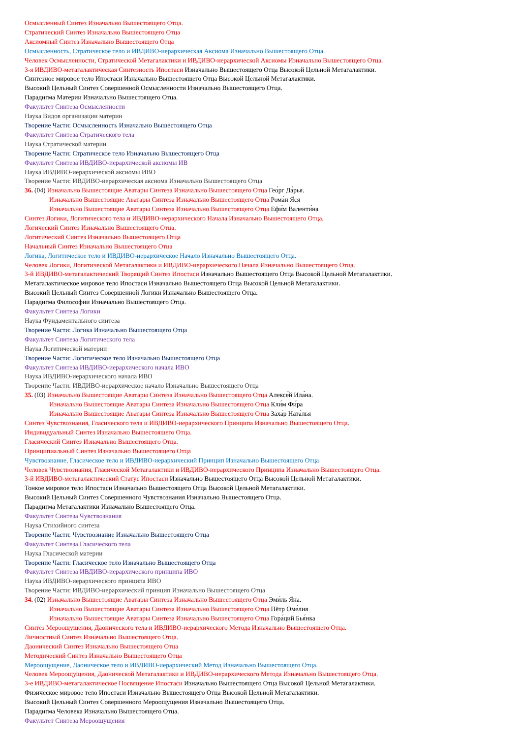Осмысленный Синтез Изначально Вышестоящего Отца.
Стратический Синтез Изначально Вышестоящего Отца
Аксиомный Синтез Изначально Вышестоящего Отца
Осмысленность, Стратическое тело и ИВДИВО-иерархическая Аксиома Изначально Вышестоящего Отца.
Человек Осмысленности, Стратической Метагалактики и ИВДИВО-иерархической Аксиомы Изначально Вышестоящего Отца.
3-я ИВДИВО-метагалактическая Синтезность Ипостаси Изначально Вышестоящего Отца Высокой Цельной Метагалактики.
Синтезное мировое тело Ипостаси Изначально Вышестоящего Отца Высокой Цельной Метагалактики.
Высокий Цельный Синтез Совершенной Осмысленности Изначально Вышестоящего Отца.
Парадигма Материи Изначально Вышестоящего Отца.
Факультет Синтеза Осмысленности
Наука Видов организации материи
Творение Части: Осмысленность Изначально Вышестоящего Отца
Факультет Синтеза Стратического тела
Наука Стратической материи
Творение Части: Стратическое тело Изначально Вышестоящего Отца
Факультет Синтеза ИВДИВО-иерархической аксиомы ИВ
Наука ИВДИВО-иерархической аксиомы ИВО
Творение Части: ИВДИВО-иерархическая аксиома Изначально Вышестоящего Отца
36. (04) Изначально Вышестоящие Аватары Синтеза Изначально Вышестоящего Отца Гео́рг Да́рья.
Изначально Вышестоящие Аватары Синтеза Изначально Вышестоящего Отца Рома́н Я́ся
Изначально Вышестоящие Аватары Синтеза Изначально Вышестоящего Отца Ефи́м Валенти́на
Синтез Логики, Логитического тела и ИВДИВО-иерархического Начала Изначально Вышестоящего Отца.
Логический Синтез Изначально Вышестоящего Отца.
Логитический Синтез Изначально Вышестоящего Отца
Начальный Синтез Изначально Вышестоящего Отца
Логика, Логитическое тело и ИВДИВО-иерархическое Начало Изначально Вышестоящего Отца.
Человек Логики, Логитической Метагалактики и ИВДИВО-иерархического Начала Изначально Вышестоящего Отца.
3-й ИВДИВО-метагалактический Творящий Синтез Ипостаси Изначально Вышестоящего Отца Высокой Цельной Метагалактики.
Метагалактическое мировое тело Ипостаси Изначально Вышестоящего Отца Высокой Цельной Метагалактики.
Высокий Цельный Синтез Совершенной Логики Изначально Вышестоящего Отца.
Парадигма Философии Изначально Вышестоящего Отца.
Факультет Синтеза Логики
Наука Фундаментального синтеза
Творение Части: Логика Изначально Вышестоящего Отца
Факультет Синтеза Логитического тела
Наука Логитической материи
Творение Части: Логитическое тело Изначально Вышестоящего Отца
Факультет Синтеза ИВДИВО-иерархического начала ИВО
Наука ИВДИВО-иерархического начала ИВО
Творение Части: ИВДИВО-иерархическое начало Изначально Вышестоящего Отца
35. (03) Изначально Вышестоящие Аватары Синтеза Изначально Вышестоящего Отца Алексе́й Ила́на.
Изначально Вышестоящие Аватары Синтеза Изначально Вышестоящего Отца Кли́м Фи́ра
Изначально Вышестоящие Аватары Синтеза Изначально Вышестоящего Отца Заха́р Ната́лья
Синтез Чувствознания, Гласического тела и ИВДИВО-иерархического Принципа Изначально Вышестоящего Отца.
Индивидуальный Синтез Изначально Вышестоящего Отца.
Гласический Синтез Изначально Вышестоящего Отца.
Принципиальный Синтез Изначально Вышестоящего Отца
Чувствознание, Гласическое тело и ИВДИВО-иерархический Принцип Изначально Вышестоящего Отца
Человек Чувствознания, Гласической Метагалактики и ИВДИВО-иерархического Принципа Изначально Вышестоящего Отца.
3-й ИВДИВО-метагалактический Статус Ипостаси Изначально Вышестоящего Отца Высокой Цельной Метагалактики.
Тонкое мировое тело Ипостаси Изначально Вышестоящего Отца Высокой Цельной Метагалактики.
Высокий Цельный Синтез Совершенного Чувствознания Изначально Вышестоящего Отца.
Парадигма Метагалактики Изначально Вышестоящего Отца.
Факультет Синтеза Чувствознания
Наука Стихийного синтеза
Творение Части: Чувствознание Изначально Вышестоящего Отца
Факультет Синтеза Гласического тела
Наука Гласической материи
Творение Части: Гласическое тело Изначально Вышестоящего Отца
Факультет Синтеза ИВДИВО-иерархического принципа ИВО
Наука ИВДИВО-иерархического принципа ИВО
Творение Части: ИВДИВО-иерархический принцип Изначально Вышестоящего Отца
34. (02) Изначально Вышестоящие Аватары Синтеза Изначально Вышестоящего Отца Эми́ль Я́на.
Изначально Вышестоящие Аватары Синтеза Изначально Вышестоящего Отца Пётр Оме́лия
Изначально Вышестоящие Аватары Синтеза Изначально Вышестоящего Отца Гора́ций Бья́нка
Синтез Мероощущения, Даонического тела и ИВДИВО-иерархического Метода Изначально Вышестоящего Отца.
Личностный Синтез Изначально Вышестоящего Отца.
Даонический Синтез Изначально Вышестоящего Отца
Методический Синтез Изначально Вышестоящего Отца
Мероощущение, Даоническое тело и ИВДИВО-иерархический Метод Изначально Вышестоящего Отца.
Человек Мероощущения, Даонической Метагалактики и ИВДИВО-иерархического Метода Изначально Вышестоящего Отца.
3-е ИВДИВО-метагалактическое Посвящение Ипостаси Изначально Вышестоящего Отца Высокой Цельной Метагалактики.
Физическое мировое тело Ипостаси Изначально Вышестоящего Отца Высокой Цельной Метагалактики.
Высокий Цельный Синтез Совершенного Мероощущения Изначально Вышестоящего Отца.
Парадигма Человека Изначально Вышестоящего Отца.
Факультет Синтеза Мероощущения